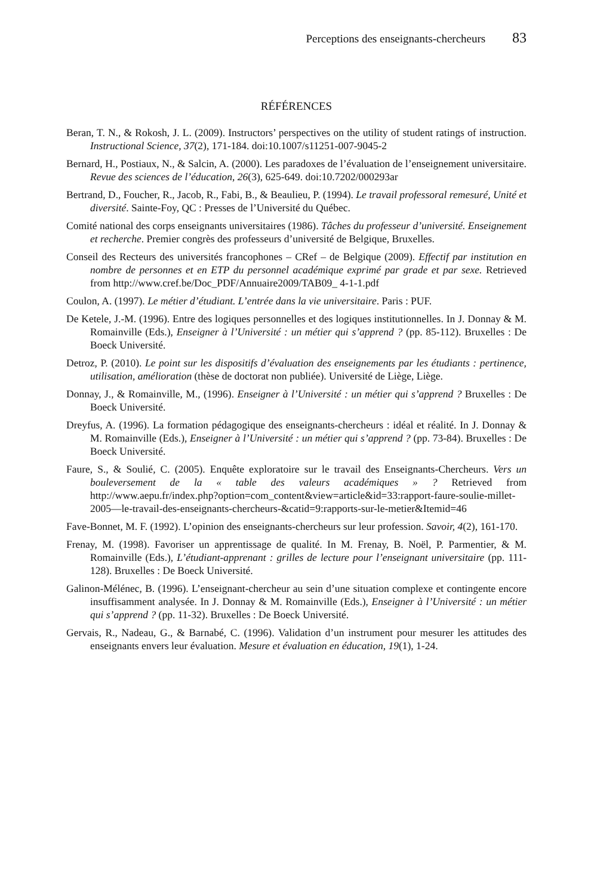Perceptions des enseignants-chercheurs 83
RÉFÉRENCES
Beran, T. N., & Rokosh, J. L. (2009). Instructors’ perspectives on the utility of student ratings of instruction. Instructional Science, 37(2), 171-184. doi:10.1007/s11251-007-9045-2
Bernard, H., Postiaux, N., & Salcin, A. (2000). Les paradoxes de l’évaluation de l’enseignement universitaire. Revue des sciences de l’éducation, 26(3), 625-649. doi:10.7202/000293ar
Bertrand, D., Foucher, R., Jacob, R., Fabi, B., & Beaulieu, P. (1994). Le travail professoral remesuré, Unité et diversité. Sainte-Foy, QC : Presses de l’Université du Québec.
Comité national des corps enseignants universitaires (1986). Tâches du professeur d’université. Enseignement et recherche. Premier congrès des professeurs d’université de Belgique, Bruxelles.
Conseil des Recteurs des universités francophones – CRef – de Belgique (2009). Effectif par institution en nombre de personnes et en ETP du personnel académique exprimé par grade et par sexe. Retrieved from http://www.cref.be/Doc_PDF/Annuaire2009/TAB09_ 4-1-1.pdf
Coulon, A. (1997). Le métier d’étudiant. L’entrée dans la vie universitaire. Paris : PUF.
De Ketele, J.-M. (1996). Entre des logiques personnelles et des logiques institutionnelles. In J. Donnay & M. Romainville (Eds.), Enseigner à l’Université : un métier qui s’apprend ? (pp. 85-112). Bruxelles : De Boeck Université.
Detroz, P. (2010). Le point sur les dispositifs d’évaluation des enseignements par les étudiants : pertinence, utilisation, amélioration (thèse de doctorat non publiée). Université de Liège, Liège.
Donnay, J., & Romainville, M., (1996). Enseigner à l’Université : un métier qui s’apprend ? Bruxelles : De Boeck Université.
Dreyfus, A. (1996). La formation pédagogique des enseignants-chercheurs : idéal et réalité. In J. Donnay & M. Romainville (Eds.), Enseigner à l’Université : un métier qui s’apprend ? (pp. 73-84). Bruxelles : De Boeck Université.
Faure, S., & Soulié, C. (2005). Enquête exploratoire sur le travail des Enseignants-Chercheurs. Vers un bouleversement de la « table des valeurs académiques » ? Retrieved from http://www.aepu.fr/index.php?option=com_content&view=article&id=33:rapport-faure-soulie-millet-2005—le-travail-des-enseignants-chercheurs-&catid=9:rapports-sur-le-metier&Itemid=46
Fave-Bonnet, M. F. (1992). L’opinion des enseignants-chercheurs sur leur profession. Savoir, 4(2), 161-170.
Frenay, M. (1998). Favoriser un apprentissage de qualité. In M. Frenay, B. Noël, P. Parmentier, & M. Romainville (Eds.), L’étudiant-apprenant : grilles de lecture pour l’enseignant universitaire (pp. 111-128). Bruxelles : De Boeck Université.
Galinon-Mélénec, B. (1996). L’enseignant-chercheur au sein d’une situation complexe et contingente encore insuffisamment analysée. In J. Donnay & M. Romainville (Eds.), Enseigner à l’Université : un métier qui s’apprend ? (pp. 11-32). Bruxelles : De Boeck Université.
Gervais, R., Nadeau, G., & Barnabé, C. (1996). Validation d’un instrument pour mesurer les attitudes des enseignants envers leur évaluation. Mesure et évaluation en éducation, 19(1), 1-24.